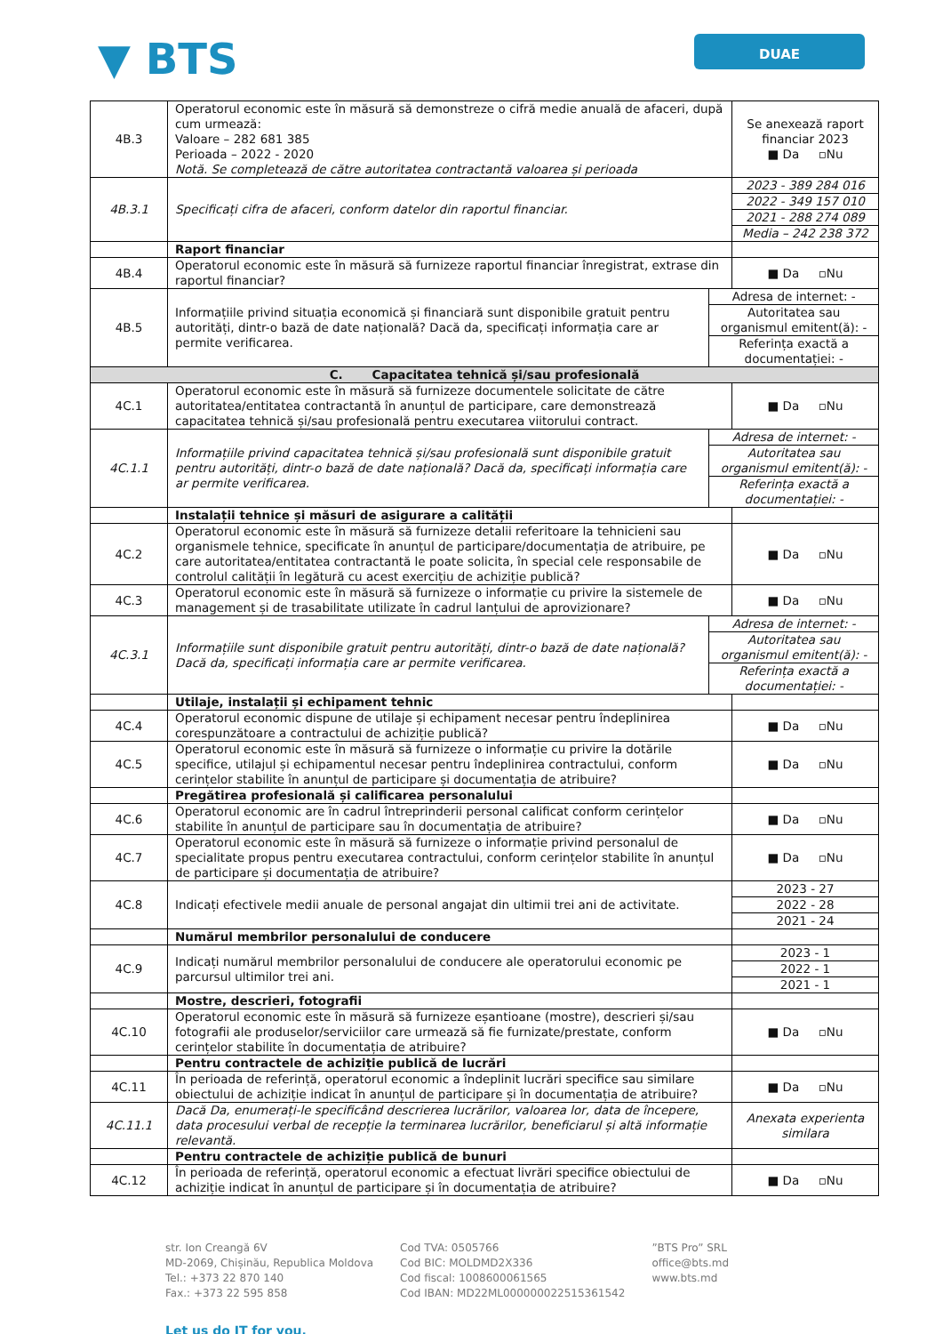▼ BTS
DUAE
| 4B.3 | Operatorul economic este în măsură să demonstreze o cifră medie anuală de afaceri, după cum urmează: Valoare – 282 681 385 Perioada – 2022 - 2020 Notă. Se completează de către autoritatea contractantă valoarea și perioada | | Se anexează raport financiar 2023 ■ Da ▫Nu |
| 4B.3.1 | Specificați cifra de afaceri, conform datelor din raportul financiar. | | 2023 - 389 284 016 |
| | | | 2022 - 349 157 010 |
| | | | 2021 - 288 274 089 |
| | | | Media – 242 238 372 |
| | Raport financiar | | |
| 4B.4 | Operatorul economic este în măsură să furnizeze raportul financiar înregistrat, extrase din raportul financiar? | | ■ Da ▫Nu |
| 4B.5 | Informațiile privind situația economică și financiară sunt disponibile gratuit pentru autorități, dintr-o bază de date națională? Dacă da, specificați informația care ar permite verificarea. | Adresa de internet: - | |
| | | Autoritatea sau organismul emitent(ă): - | |
| | | Referința exactă a documentației: - | |
| C. Capacitatea tehnică și/sau profesională | | | |
| 4C.1 | Operatorul economic este în măsură să furnizeze documentele solicitate de către autoritatea/entitatea contractantă în anunțul de participare, care demonstrează capacitatea tehnică și/sau profesională pentru executarea viitorului contract. | | ■ Da ▫Nu |
| 4C.1.1 | Informațiile privind capacitatea tehnică și/sau profesională sunt disponibile gratuit pentru autorități, dintr-o bază de date națională? Dacă da, specificați informația care ar permite verificarea. | Adresa de internet: - | |
| | | Autoritatea sau organismul emitent(ă): - | |
| | | Referința exactă a documentației: - | |
| | Instalații tehnice și măsuri de asigurare a calității | | |
| 4C.2 | Operatorul economic este în măsură să furnizeze detalii referitoare la tehnicieni sau organismele tehnice, specificate în anunțul de participare/documentația de atribuire, pe care autoritatea/entitatea contractantă le poate solicita, în special cele responsabile de controlul calității în legătură cu acest exercițiu de achiziție publică? | | ■ Da ▫Nu |
| 4C.3 | Operatorul economic este în măsură să furnizeze o informație cu privire la sistemele de management și de trasabilitate utilizate în cadrul lanțului de aprovizionare? | | ■ Da ▫Nu |
| 4C.3.1 | Informațiile sunt disponibile gratuit pentru autorități, dintr-o bază de date națională? Dacă da, specificați informația care ar permite verificarea. | Adresa de internet: - | |
| | | Autoritatea sau organismul emitent(ă): - | |
| | | Referința exactă a documentației: - | |
| | Utilaje, instalații și echipament tehnic | | |
| 4C.4 | Operatorul economic dispune de utilaje și echipament necesar pentru îndeplinirea corespunzătoare a contractului de achiziție publică? | | ■ Da ▫Nu |
| 4C.5 | Operatorul economic este în măsură să furnizeze o informație cu privire la dotările specifice, utilajul și echipamentul necesar pentru îndeplinirea contractului, conform cerințelor stabilite în anunțul de participare și documentația de atribuire? | | ■ Da ▫Nu |
| | Pregătirea profesională și calificarea personalului | | |
| 4C.6 | Operatorul economic are în cadrul întreprinderii personal calificat conform cerințelor stabilite în anunțul de participare sau în documentația de atribuire? | | ■ Da ▫Nu |
| 4C.7 | Operatorul economic este în măsură să furnizeze o informație privind personalul de specialitate propus pentru executarea contractului, conform cerințelor stabilite în anunțul de participare și documentația de atribuire? | | ■ Da ▫Nu |
| 4C.8 | Indicați efectivele medii anuale de personal angajat din ultimii trei ani de activitate. | | 2023 - 27 |
| | | | 2022 - 28 |
| | | | 2021 - 24 |
| | Numărul membrilor personalului de conducere | | |
| 4C.9 | Indicați numărul membrilor personalului de conducere ale operatorului economic pe parcursul ultimilor trei ani. | | 2023 - 1 |
| | | | 2022 - 1 |
| | | | 2021 - 1 |
| | Mostre, descrieri, fotografii | | |
| 4C.10 | Operatorul economic este în măsură să furnizeze eșantioane (mostre), descrieri și/sau fotografii ale produselor/serviciilor care urmează să fie furnizate/prestate, conform cerințelor stabilite în documentația de atribuire? | | ■ Da ▫Nu |
| | Pentru contractele de achiziție publică de lucrări | | |
| 4C.11 | În perioada de referință, operatorul economic a îndeplinit lucrări specifice sau similare obiectului de achiziție indicat în anunțul de participare și în documentația de atribuire? | | ■ Da ▫Nu |
| 4C.11.1 | Dacă Da, enumerați-le specificând descrierea lucrărilor, valoarea lor, data de începere, data procesului verbal de recepție la terminarea lucrărilor, beneficiarul și altă informație relevantă. | | Anexata experienta similara |
| | Pentru contractele de achiziție publică de bunuri | | |
| 4C.12 | În perioada de referință, operatorul economic a efectuat livrări specifice obiectului de achiziție indicat în anunțul de participare și în documentația de atribuire? | | ■ Da ▫Nu |
str. Ion Creangă 6V
MD-2069, Chișinău, Republica Moldova
Tel.: +373 22 870 140
Fax.: +373 22 595 858
Cod TVA: 0505766
Cod BIC: MOLDMD2X336
Cod fiscal: 1008600061565
Cod IBAN: MD22ML000000022515361542
”BTS Pro” SRL
office@bts.md
www.bts.md
Let us do IT for you.